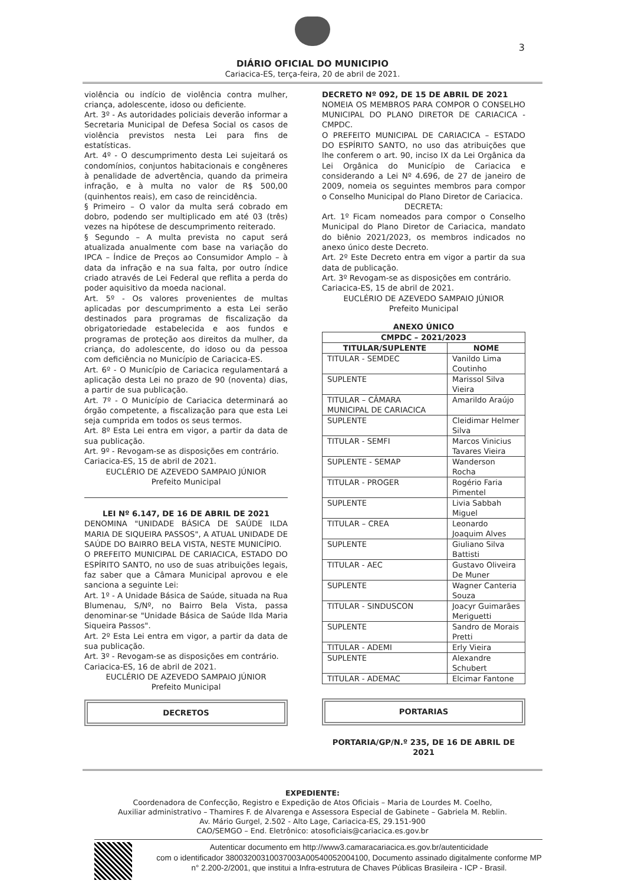3
DIÁRIO OFICIAL DO MUNICIPIO
Cariacica-ES, terça-feira, 20 de abril de 2021.
violência ou indício de violência contra mulher, criança, adolescente, idoso ou deficiente.
Art. 3º - As autoridades policiais deverão informar a Secretaria Municipal de Defesa Social os casos de violência previstos nesta Lei para fins de estatísticas.
Art. 4º - O descumprimento desta Lei sujeitará os condomínios, conjuntos habitacionais e congêneres à penalidade de advertência, quando da primeira infração, e à multa no valor de R$ 500,00 (quinhentos reais), em caso de reincidência.
§ Primeiro – O valor da multa será cobrado em dobro, podendo ser multiplicado em até 03 (três) vezes na hipótese de descumprimento reiterado.
§ Segundo – A multa prevista no caput será atualizada anualmente com base na variação do IPCA – Índice de Preços ao Consumidor Amplo – à data da infração e na sua falta, por outro índice criado através de Lei Federal que reflita a perda do poder aquisitivo da moeda nacional.
Art. 5º - Os valores provenientes de multas aplicadas por descumprimento a esta Lei serão destinados para programas de fiscalização da obrigatoriedade estabelecida e aos fundos e programas de proteção aos direitos da mulher, da criança, do adolescente, do idoso ou da pessoa com deficiência no Município de Cariacica-ES.
Art. 6º - O Município de Cariacica regulamentará a aplicação desta Lei no prazo de 90 (noventa) dias, a partir de sua publicação.
Art. 7º - O Município de Cariacica determinará ao órgão competente, a fiscalização para que esta Lei seja cumprida em todos os seus termos.
Art. 8º Esta Lei entra em vigor, a partir da data de sua publicação.
Art. 9º - Revogam-se as disposições em contrário.
Cariacica-ES, 15 de abril de 2021.
EUCLÉRIO DE AZEVEDO SAMPAIO JÚNIOR
Prefeito Municipal
LEI Nº 6.147, DE 16 DE ABRIL DE 2021
DENOMINA "UNIDADE BÁSICA DE SAÚDE ILDA MARIA DE SIQUEIRA PASSOS", A ATUAL UNIDADE DE SAÚDE DO BAIRRO BELA VISTA, NESTE MUNICÍPIO.
O PREFEITO MUNICIPAL DE CARIACICA, ESTADO DO ESPÍRITO SANTO, no uso de suas atribuições legais, faz saber que a Câmara Municipal aprovou e ele sanciona a seguinte Lei:
Art. 1º - A Unidade Básica de Saúde, situada na Rua Blumenau, S/Nº, no Bairro Bela Vista, passa denominar-se "Unidade Básica de Saúde Ilda Maria Siqueira Passos".
Art. 2º Esta Lei entra em vigor, a partir da data de sua publicação.
Art. 3º - Revogam-se as disposições em contrário.
Cariacica-ES, 16 de abril de 2021.
EUCLÉRIO DE AZEVEDO SAMPAIO JÚNIOR
Prefeito Municipal
DECRETOS
DECRETO Nº 092, DE 15 DE ABRIL DE 2021
NOMEIA OS MEMBROS PARA COMPOR O CONSELHO MUNICIPAL DO PLANO DIRETOR DE CARIACICA - CMPDC.
O PREFEITO MUNICIPAL DE CARIACICA – ESTADO DO ESPÍRITO SANTO, no uso das atribuições que lhe conferem o art. 90, inciso IX da Lei Orgânica da Lei Orgânica do Município de Cariacica e considerando a Lei Nº 4.696, de 27 de janeiro de 2009, nomeia os seguintes membros para compor o Conselho Municipal do Plano Diretor de Cariacica.
DECRETA:
Art. 1º Ficam nomeados para compor o Conselho Municipal do Plano Diretor de Cariacica, mandato do biênio 2021/2023, os membros indicados no anexo único deste Decreto.
Art. 2º Este Decreto entra em vigor a partir da sua data de publicação.
Art. 3º Revogam-se as disposições em contrário.
Cariacica-ES, 15 de abril de 2021.
EUCLÉRIO DE AZEVEDO SAMPAIO JÚNIOR
Prefeito Municipal
ANEXO ÚNICO
| CMPDC – 2021/2023 | |
| --- | --- |
| TITULAR/SUPLENTE | NOME |
| TITULAR - SEMDEC | Vanildo Lima Coutinho |
| SUPLENTE | Marissol Silva Vieira |
| TITULAR – CÂMARA MUNICIPAL DE CARIACICA | Amarildo Araújo |
| SUPLENTE | Cleidimar Helmer Silva |
| TITULAR - SEMFI | Marcos Vinicius Tavares Vieira |
| SUPLENTE - SEMAP | Wanderson Rocha |
| TITULAR - PROGER | Rogério Faria Pimentel |
| SUPLENTE | Livia Sabbah Miguel |
| TITULAR – CREA | Leonardo Joaquim Alves |
| SUPLENTE | Giuliano Silva Battisti |
| TITULAR - AEC | Gustavo Oliveira De Muner |
| SUPLENTE | Wagner Canteria Souza |
| TITULAR - SINDUSCON | Joacyr Guimarães Meriguetti |
| SUPLENTE | Sandro de Morais Pretti |
| TITULAR - ADEMI | Erly Vieira |
| SUPLENTE | Alexandre Schubert |
| TITULAR - ADEMAC | Elcimar Fantone |
PORTARIAS
PORTARIA/GP/N.º 235, DE 16 DE ABRIL DE 2021
EXPEDIENTE:
Coordenadora de Confecção, Registro e Expedição de Atos Oficiais – Maria de Lourdes M. Coelho,
Auxiliar administrativo – Thamires F. de Alvarenga e Assessora Especial de Gabinete – Gabriela M. Reblin.
Av. Mário Gurgel, 2.502 - Alto Lage, Cariacica-ES, 29.151-900
CAO/SEMGO – End. Eletrônico: atosoficiais@cariacica.es.gov.br
Autenticar documento em http://www3.camaracariacica.es.gov.br/autenticidade
com o identificador 38003200310037003A00540052004100, Documento assinado digitalmente conforme MP n° 2.200-2/2001, que institui a Infra-estrutura de Chaves Públicas Brasileira - ICP - Brasil.